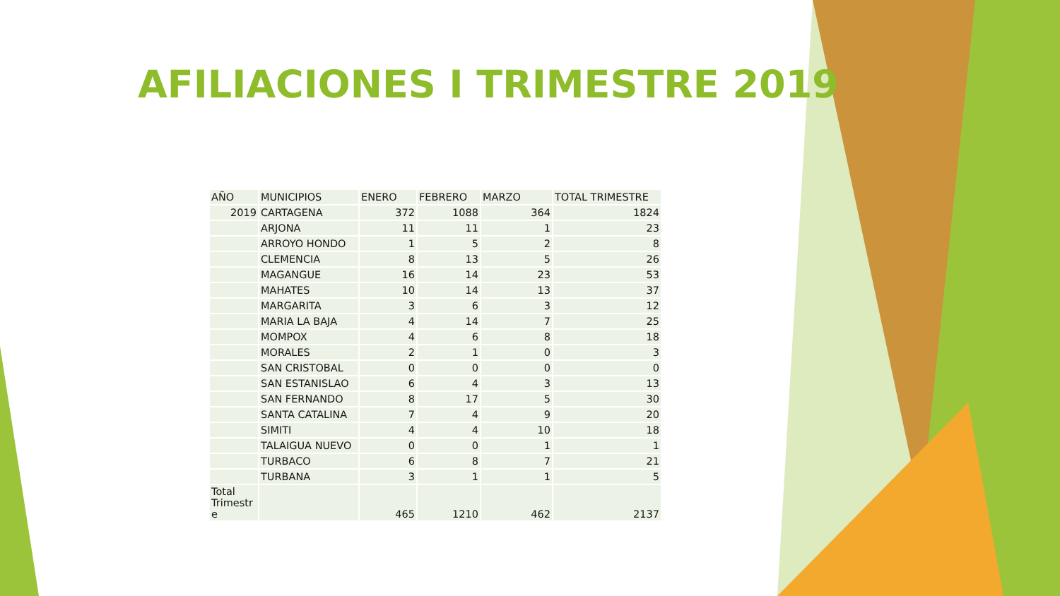AFILIACIONES I TRIMESTRE 2019
| AÑO | MUNICIPIOS | ENERO | FEBRERO | MARZO | TOTAL TRIMESTRE |
| --- | --- | --- | --- | --- | --- |
| 2019 | CARTAGENA | 372 | 1088 | 364 | 1824 |
| | ARJONA | 11 | 11 | 1 | 23 |
| | ARROYO HONDO | 1 | 5 | 2 | 8 |
| | CLEMENCIA | 8 | 13 | 5 | 26 |
| | MAGANGUE | 16 | 14 | 23 | 53 |
| | MAHATES | 10 | 14 | 13 | 37 |
| | MARGARITA | 3 | 6 | 3 | 12 |
| | MARIA LA BAJA | 4 | 14 | 7 | 25 |
| | MOMPOX | 4 | 6 | 8 | 18 |
| | MORALES | 2 | 1 | 0 | 3 |
| | SAN CRISTOBAL | 0 | 0 | 0 | 0 |
| | SAN ESTANISLAO | 6 | 4 | 3 | 13 |
| | SAN FERNANDO | 8 | 17 | 5 | 30 |
| | SANTA CATALINA | 7 | 4 | 9 | 20 |
| | SIMITI | 4 | 4 | 10 | 18 |
| | TALAIGUA NUEVO | 0 | 0 | 1 | 1 |
| | TURBACO | 6 | 8 | 7 | 21 |
| | TURBANA | 3 | 1 | 1 | 5 |
| Total Trimestr e | | 465 | 1210 | 462 | 2137 |